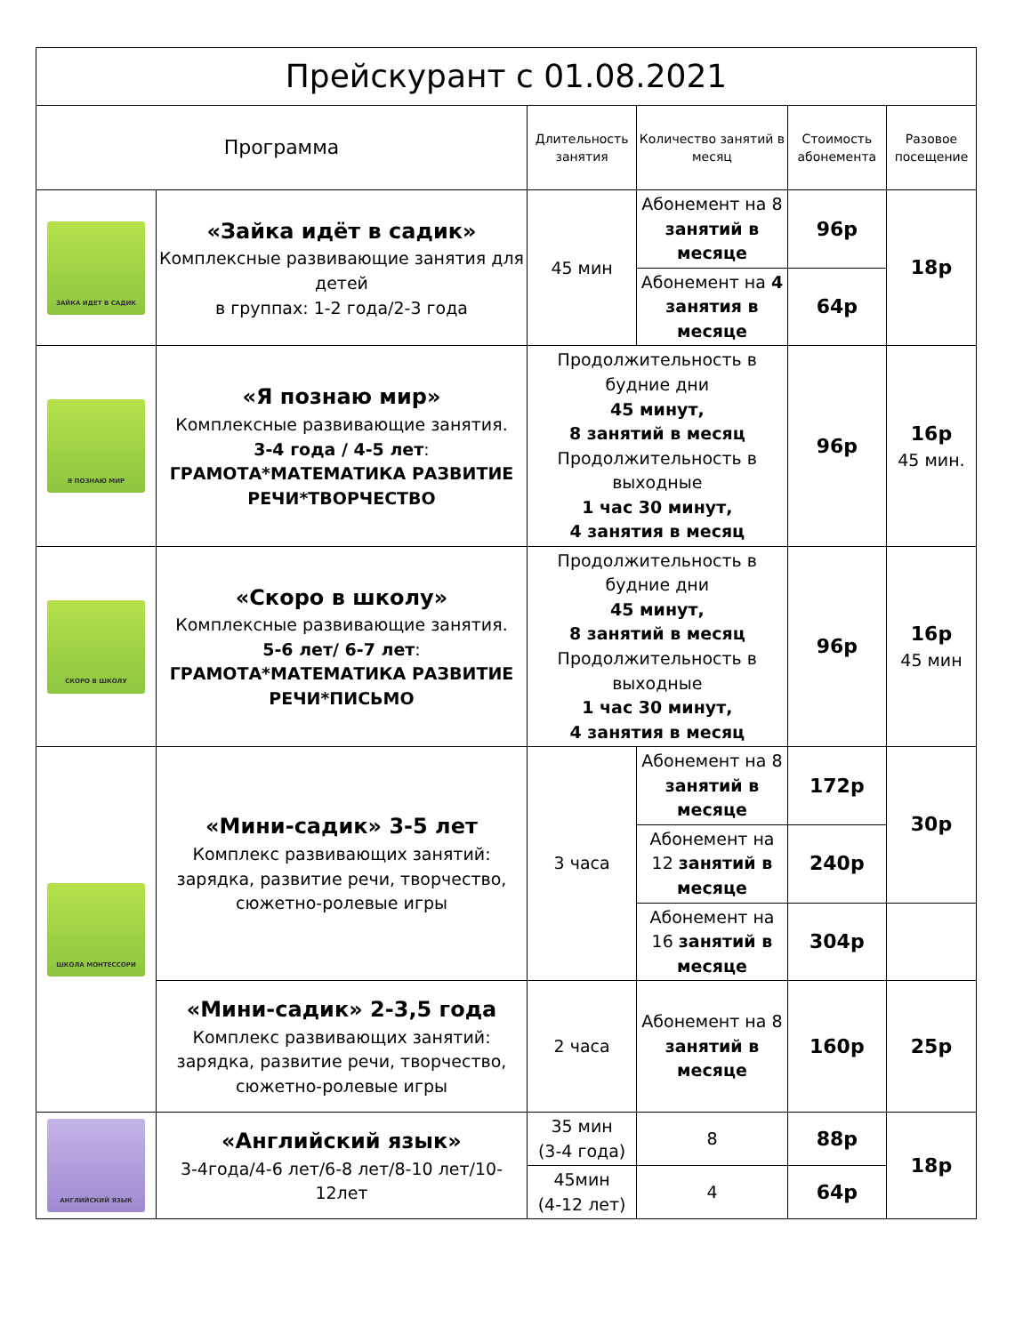| Прейскурант с 01.08.2021 | | | | | |
| Программа | | Длительность занятия | Количество занятий в месяц | Стоимость абонемента | Разовое посещение |
| ЗАЙКА ИДЕТ В САДИК | «Зайка идёт в садик» Комплексные развивающие занятия для детей в группах: 1-2 года/2-3 года | 45 мин | Абонемент на 8 занятий в месяце | 96р | 18р |
| | | | Абонемент на 4 занятия в месяце | 64р | |
| Я ПОЗНАЮ МИР | «Я познаю мир» Комплексные развивающие занятия. 3-4 года / 4-5 лет : ГРАМОТА*МАТЕМАТИКА РАЗВИТИЕ РЕЧИ*ТВОРЧЕСТВО | Продолжительность в будние дни 45 минут, 8 занятий в месяц Продолжительность в выходные 1 час 30 минут, 4 занятия в месяц | | 96р | 16р 45 мин. |
| СКОРО В ШКОЛУ | «Скоро в школу» Комплексные развивающие занятия. 5-6 лет/ 6-7 лет : ГРАМОТА*МАТЕМАТИКА РАЗВИТИЕ РЕЧИ*ПИСЬМО | Продолжительность в будние дни 45 минут, 8 занятий в месяц Продолжительность в выходные 1 час 30 минут, 4 занятия в месяц | | 96р | 16р 45 мин |
| ШКОЛА МОНТЕССОРИ | «Мини-садик» 3-5 лет Комплекс развивающих занятий: зарядка, развитие речи, творчество, сюжетно-ролевые игры | 3 часа | Абонемент на 8 занятий в месяце | 172р | 30р |
| | | | Абонемент на 12 занятий в месяце | 240р | |
| | | | Абонемент на 16 занятий в месяце | 304р | |
| | «Мини-садик» 2-3,5 года Комплекс развивающих занятий: зарядка, развитие речи, творчество, сюжетно-ролевые игры | 2 часа | Абонемент на 8 занятий в месяце | 160р | 25р |
| АНГЛИЙСКИЙ ЯЗЫК | «Английский язык» 3-4года/4-6 лет/6-8 лет/8-10 лет/10-12лет | 35 мин (3-4 года) | 8 | 88р | 18р |
| | | 45мин (4-12 лет) | 4 | 64р | |